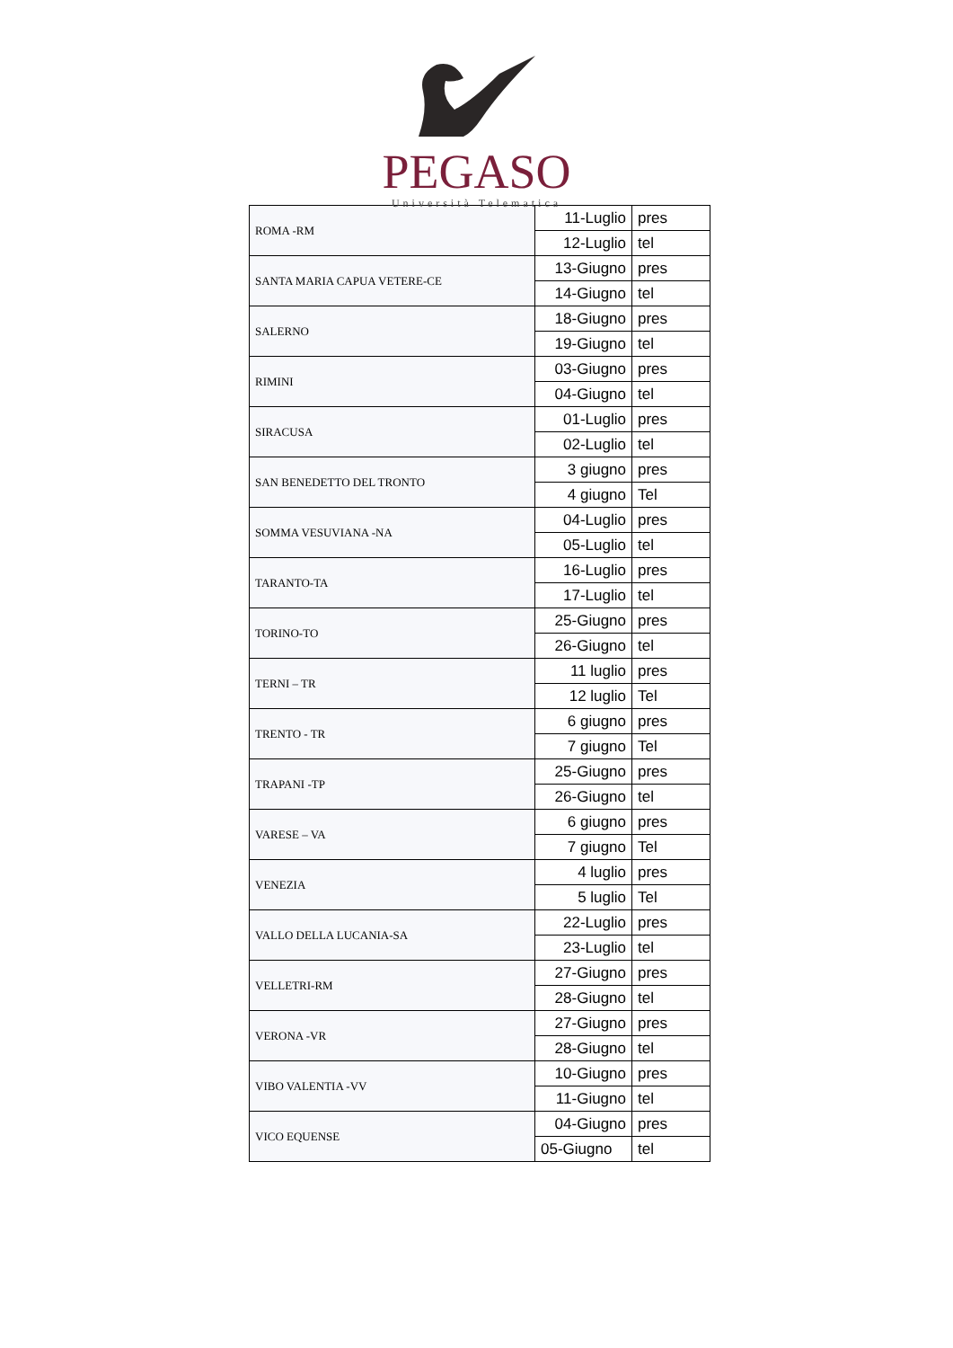PEGASO
Università Telematica
| ROMA -RM | 11-Luglio | pres |
| | 12-Luglio | tel |
| SANTA MARIA CAPUA VETERE-CE | 13-Giugno | pres |
| | 14-Giugno | tel |
| SALERNO | 18-Giugno | pres |
| | 19-Giugno | tel |
| RIMINI | 03-Giugno | pres |
| | 04-Giugno | tel |
| SIRACUSA | 01-Luglio | pres |
| | 02-Luglio | tel |
| SAN BENEDETTO DEL TRONTO | 3 giugno | pres |
| | 4 giugno | Tel |
| SOMMA VESUVIANA -NA | 04-Luglio | pres |
| | 05-Luglio | tel |
| TARANTO-TA | 16-Luglio | pres |
| | 17-Luglio | tel |
| TORINO-TO | 25-Giugno | pres |
| | 26-Giugno | tel |
| TERNI – TR | 11 luglio | pres |
| | 12 luglio | Tel |
| TRENTO - TR | 6 giugno | pres |
| | 7 giugno | Tel |
| TRAPANI -TP | 25-Giugno | pres |
| | 26-Giugno | tel |
| VARESE – VA | 6 giugno | pres |
| | 7 giugno | Tel |
| VENEZIA | 4 luglio | pres |
| | 5 luglio | Tel |
| VALLO DELLA LUCANIA-SA | 22-Luglio | pres |
| | 23-Luglio | tel |
| VELLETRI-RM | 27-Giugno | pres |
| | 28-Giugno | tel |
| VERONA -VR | 27-Giugno | pres |
| | 28-Giugno | tel |
| VIBO VALENTIA -VV | 10-Giugno | pres |
| | 11-Giugno | tel |
| VICO EQUENSE | 04-Giugno | pres |
| | 05-Giugno | tel |